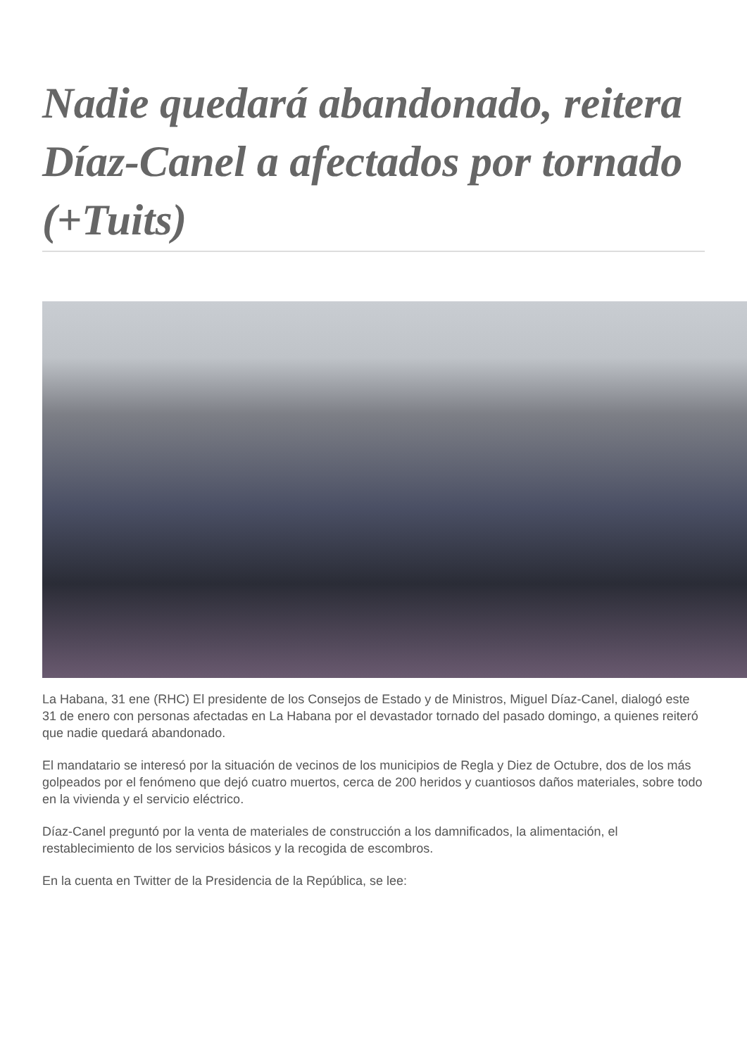Nadie quedará abandonado, reitera Díaz-Canel a afectados por tornado (+Tuits)
La Habana, 31 ene (RHC) El presidente de los Consejos de Estado y de Ministros, Miguel Díaz-Canel, dialogó este 31 de enero con personas afectadas en La Habana por el devastador tornado del pasado domingo, a quienes reiteró que nadie quedará abandonado.
El mandatario se interesó por la situación de vecinos de los municipios de Regla y Diez de Octubre, dos de los más golpeados por el fenómeno que dejó cuatro muertos, cerca de 200 heridos y cuantiosos daños materiales, sobre todo en la vivienda y el servicio eléctrico.
Díaz-Canel preguntó por la venta de materiales de construcción a los damnificados, la alimentación, el restablecimiento de los servicios básicos y la recogida de escombros.
En la cuenta en Twitter de la Presidencia de la República, se lee: